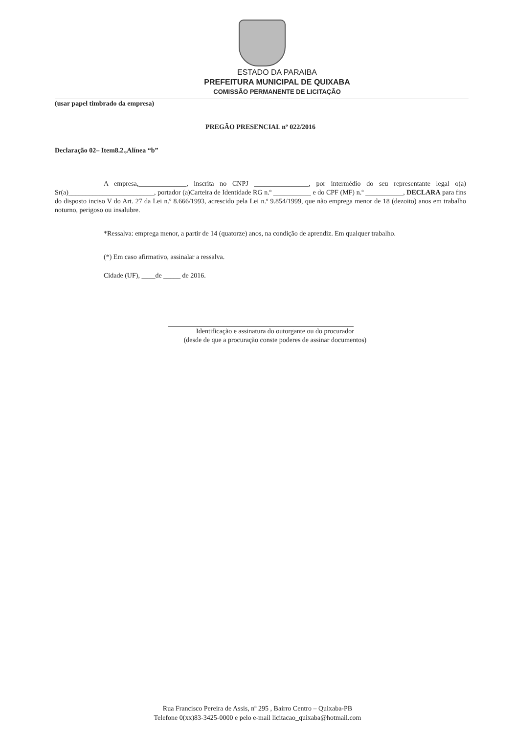ESTADO DA PARAIBA
PREFEITURA MUNICIPAL DE QUIXABA
COMISSÃO PERMANENTE DE LICITAÇÃO
(usar papel timbrado da empresa)
PREGÃO PRESENCIAL nº 022/2016
Declaração 02– Item8.2.,Alínea “b”
A empresa,______________, inscrita no CNPJ ________________, por intermédio do seu representante legal o(a) Sr(a)_________________________, portador (a)Carteira de Identidade RG n.º ___________ e do CPF (MF) n.º ___________, DECLARA para fins do disposto inciso V do Art. 27 da Lei n.º 8.666/1993, acrescido pela Lei n.º 9.854/1999, que não emprega menor de 18 (dezoito) anos em trabalho noturno, perigoso ou insalubre.
*Ressalva: emprega menor, a partir de 14 (quatorze) anos, na condição de aprendiz. Em qualquer trabalho.
(*) Em caso afirmativo, assinalar a ressalva.
Cidade (UF), ____de _____ de 2016.
Identificação e assinatura do outorgante ou do procurador
(desde de que a procuração conste poderes de assinar documentos)
Rua Francisco Pereira de Assis, nº 295 , Bairro Centro – Quixaba-PB
Telefone 0(xx)83-3425-0000 e pelo e-mail licitacao_quixaba@hotmail.com